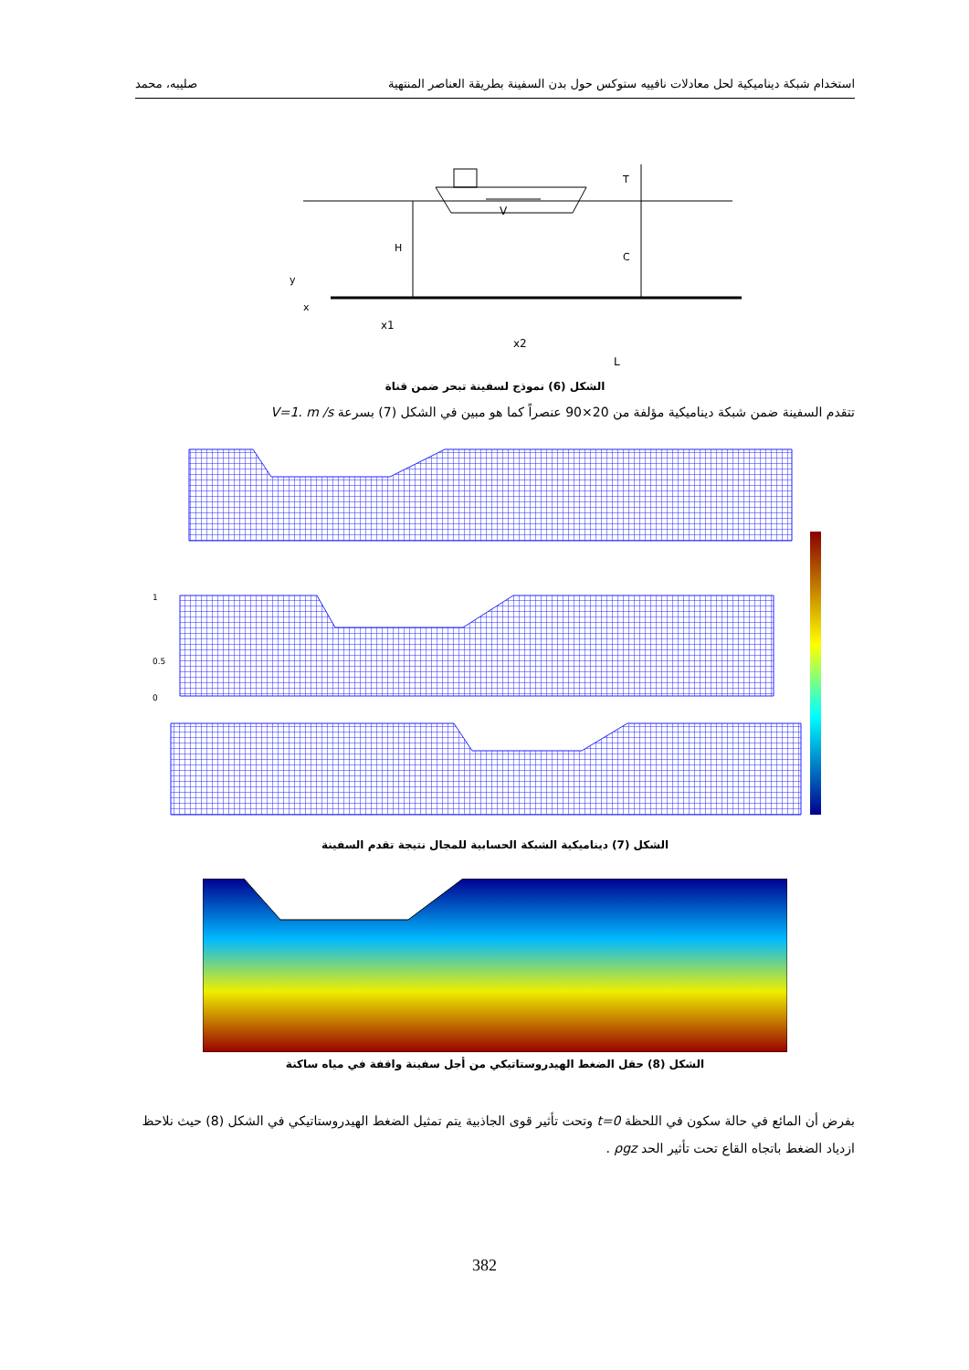استخدام شبكة ديناميكية لحل معادلات نافييه ستوكس حول بدن السفينة بطريقة العناصر المنتهية صليبه، محمد
V
H
T
C
x1
x2
L
y
x
الشكل (6) نموذج لسفينة تبحر ضمن قناة
تتقدم السفينة ضمن شبكة ديناميكية مؤلفة من 20×90 عنصراً كما هو مبين في الشكل (7) بسرعة V=1. m /s
1
0.5
0
الشكل (7) ديناميكية الشبكة الحسابية للمجال نتيجة تقدم السفينة
الشكل (8) حقل الضغط الهيدروستاتيكي من أجل سفينة واقفة في مياه ساكنة
بفرض أن المائع في حالة سكون في اللحظة t=0 وتحت تأثير قوى الجاذبية يتم تمثيل الضغط الهيدروستاتيكي في الشكل (8) حيث نلاحظ ازدياد الضغط باتجاه القاع تحت تأثير الحد ρgz .
382